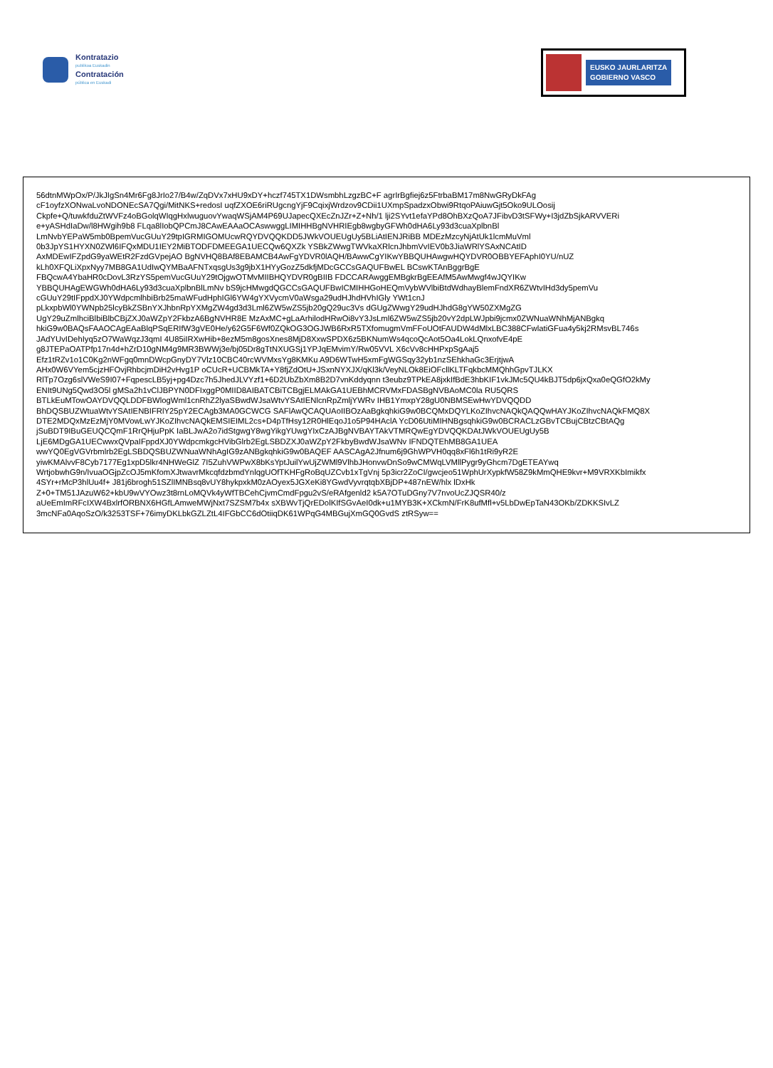Kontratazio
publikoa Euskadin
Contratación
pública en Euskadi
EUSKO JAURLARITZA
GOBIERNO VASCO
56dtnMWpOx/P/JkJIgSn4Mr6Fg8JrIo27/B4w/ZqDVx7xHU9xDY+hczf745TX1DWsmbhLzgzBC+F agrIrBgfiej6z5FtrbaBM17m8NwGRyDkFAg
cF1oyfzXONwaLvoNDONEcSA7Qgi/MitNKS+redosI uqfZXOE6riRUgcngYjF9CqixjWrdzov9CDii1UXmpSpadzxObwi9RtqoPAiuwGjt5Oko9ULOosij
Ckpfe+Q/tuwkfduZtWVFz4oBGolqWIqgHxlwuguovYwaqWSjAM4P69UJapecQXEcZnJZr+Z+Nh/1 lji2SYvt1efaYPd8OhBXzQoA7JFibvD3tSFWy+I3jdZbSjkARVVERi
e+yASHdIaDw/l8HWgih9b8 FLqa8lIobQPCmJ8CAwEAAaOCAswwggLIMIHHBgNVHRIEgb8wgbyGFWh0dHA6Ly93d3cuaXplbnBl
LmNvbYEPaW5mb0BpemVucGUuY29tpIGRMIGOMUcwRQYDVQQKDD5JWkVOUEUgUy5BLiAtIENJRiBB MDEzMzcyNjAtUk1lcmMuVml
0b3JpYS1HYXN0ZWl6IFQxMDU1IEY2MiBTODFDMEEGA1UECQw6QXZk YSBkZWwgTWVkaXRlcnJhbmVvIEV0b3JiaWRlYSAxNCAtID
AxMDEwIFZpdG9yaWEtR2FzdGVpejAO BgNVHQ8BAf8EBAMCB4AwFgYDVR0lAQH/BAwwCgYIKwYBBQUHAwgwHQYDVR0OBBYEFAphI0YU/nUZ
kLh0XFQLiXpxNyy7MB8GA1UdIwQYMBaAFNTxqsgUs3g9jbX1HYyGozZ5dkfjMDcGCCsGAQUFBwEL BCswKTAnBggrBgE
FBQcwA4YbaHR0cDovL3RzYS5pemVucGUuY29tOjgwOTMvMIIBHQYDVR0gBIIB FDCCARAwggEMBgkrBgEEAfM5AwMwgf4wJQYIKw
YBBQUHAgEWGWh0dHA6Ly93d3cuaXplbnBlLmNv bS9jcHMwgdQGCCsGAQUFBwICMIHHGoHEQmVybWVlbiBtdWdhayBlemFndXR6ZWtvIHd3dy5pemVu
cGUuY29tIFppdXJ0YWdpcmlhbiBrb25maWFudHphIGl6YW4gYXVycmV0aWsga29udHJhdHVhIGly YWt1cnJ
pLkxpbWl0YWNpb25lcyBkZSBnYXJhbnRpYXMgZW4gd3d3Lml6ZW5wZS5jb20gQ29uc3Vs dGUgZWwgY29udHJhdG8gYW50ZXMgZG
UgY29uZmlhciBlbiBlbCBjZXJ0aWZpY2FkbzA6BgNVHR8E MzAxMC+gLaArhilodHRwOi8vY3JsLml6ZW5wZS5jb20vY2dpLWJpbi9jcmx0ZWNuaWNhMjANBgkq
hkiG9w0BAQsFAAOCAgEAaBlqPSqERIfW3gVE0He/y62G5F6Wf0ZQkOG3OGJWB6RxR5TXfomugmVmFFoUOtFAUDW4dMlxLBC388CFwlatiGFua4y5kj2RMsvBL746s
JAdYUvIDehIyq5zO7WaWqzJ3qmI 4U85iIRXwHib+8ezM5m8gosXnes8MjD8XxwSPDX6z5BKNumWs4qcoQcAot5Oa4LokLQnxofvE4pE
g8JTEPaOATPfp17n4d+hZrD10gNM4g9MR3BWWj3e/bj05Dr8gTtNXUGSj1YPJqEMvimY/Rw05VVL X6cVv8cHHPxpSgAaj5
Efz1tRZv1o1C0Kg2nWFgq0mnDWcpGnyDY7Vlz10CBC40rcWVMxsYg8KMKu A9D6WTwH5xmFgWGSqy32yb1nzSEhkhaGc3ErjtjwA
AHx0W6VYem5cjzHFOvjRhbcjmDiH2vHvg1P oCUcR+UCBMkTA+Y8fjZdOtU+JSxnNYXJX/qKl3k/VeyNLOk8EiOFcllKLTFqkbcMMQhhGpvTJLKX
RlTp7Ozg6slVWeS9I07+FqpescLB5yj+pg4Dzc7h5JhedJLVYzf1+6D2UbZbXm8B2D7vnKddyqnn t3eubz9TPkEA8jxkIfBdE3hbKIF1vkJMc5QU4kBJT5dp6jxQxa0eQGfO2kMy
ENIt9UNg5Qwd3O5l gMSa2h1vClJBPYN0DFIxggP0MIID8AIBATCBiTCBgjELMAkGA1UEBhMCRVMxFDASBgNVBAoMC0la RU5QRS
BTLkEuMTowOAYDVQQLDDFBWlogWml1cnRhZ2lyaSBwdWJsaWtvYSAtIENlcnRpZmljYWRv IHB1YmxpY28gU0NBMSEwHwYDVQQDD
BhDQSBUZWtuaWtvYSAtIENBIFRlY25pY2ECAgb3MA0GCWCG SAFlAwQCAQUAoIIBOzAaBgkqhkiG9w0BCQMxDQYLKoZIhvcNAQkQAQQwHAYJKoZIhvcNAQkFMQ8X
DTE2MDQxMzEzMjY0MVowLwYJKoZIhvcNAQkEMSIEIML2cs+D4pTfHsy12R0HlEqoJ1o5P94HAclA YcD06UtiMIHNBgsqhkiG9w0BCRACLzGBvTCBujCBtzCBtAQg
jSuBDT9IBuGEUQCQmF1RrQHjuPpK IaBLJwA2o7idStgwgY8wgYikgYUwgYIxCzAJBgNVBAYTAkVTMRQwEgYDVQQKDAtJWkVOUEUgUy5B
LjE6MDgGA1UECwwxQVpaIFppdXJ0YWdpcmkgcHVibGlrb2EgLSBDZXJ0aWZpY2FkbyBwdWJsaWNv IFNDQTEhMB8GA1UEA
wwYQ0EgVGVrbmlrb2EgLSBDQSBUZWNuaWNhAgIG9zANBgkqhkiG9w0BAQEF AASCAgA2Jfnum6j9GhWPVH0qq8xFl6h1tRi9yR2E
yiwKMAlvvF8Cyb7177Eg1xpD5lkr4NHWeGlZ 7I5ZuhVWPwX8bKsYptJuilYwUjZWMl9VlhbJHonvwDnSo9wCMWqLVMllPygr9yGhcm7DgETEAYwq
WrtjobwhG9n/IvuaOGjpZcOJ5mKfomXJtwavrMkcqfdzbmdYnlqgUOfTKHFgRoBqUZCvb1xTgVnj 5p3icr2ZoCI/gwcjeo51WphUrXypkfW58Z9kMmQHE9kvr+M9VRXKbImikfx
4SYr+rMcP3hlUu4f+ J81j6brogh51SZlIMNBsq8vUY8hykpxkM0zAOyex5JGXeKi8YGwdVyvrqtqbXBjDP+487nEW/hlx lDxHk
Z+0+TM51JAzuW62+kbU9wVYOwz3t8rnLoMQVk4yWfTBCehCjvmCmdFpgu2vS/eRAfgenld2 k5A7OTuDGny7V7nvoUcZJQSR40/z
aUeEmImRFcIXW4BxlrfORBNX6HGfLAmweMWjNxt7SZSM7b4x sXBWvTjQrEDolKIfSGvAeI0dk+u1MYB3K+XCkmN/FrK8ufMfl+v5LbDwEpTaN43OKb/ZDKKSIvLZ
3mcNFa0AqoSzO/k3253TSF+76imyDKLbkGZLZtL4IFGbCC6dOtiiqDK61WPqG4MBGujXmGQ0GvdS ztRSyw==